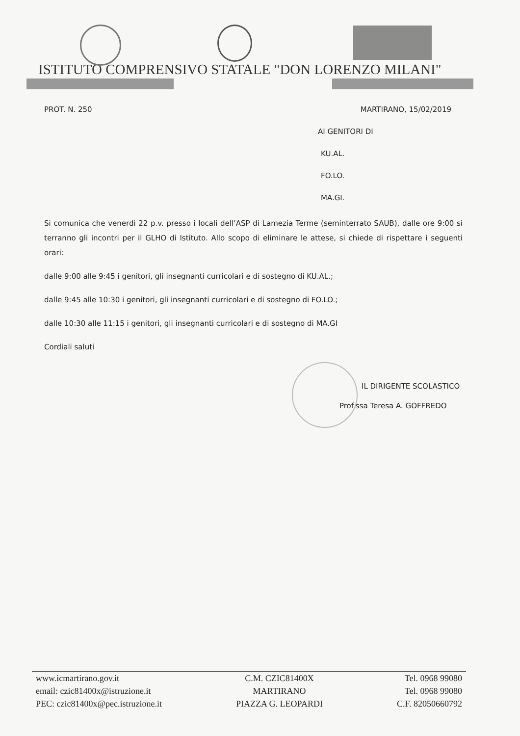ISTITUTO COMPRENSIVO STATALE "DON LORENZO MILANI"
PROT. N. 250 MARTIRANO, 15/02/2019
AI GENITORI DI
KU.AL.
FO.LO.
MA.GI.
Si comunica che venerdì 22 p.v. presso i locali dell’ASP di Lamezia Terme (seminterrato SAUB), dalle ore 9:00 si terranno gli incontri per il GLHO di Istituto. Allo scopo di eliminare le attese, si chiede di rispettare i seguenti orari:
dalle 9:00 alle 9:45 i genitori, gli insegnanti curricolari e di sostegno di KU.AL.;
dalle 9:45 alle 10:30 i genitori, gli insegnanti curricolari e di sostegno di FO.LO.;
dalle 10:30 alle 11:15 i genitori, gli insegnanti curricolari e di sostegno di MA.GI
Cordiali saluti
IL DIRIGENTE SCOLASTICO
Prof.ssa Teresa A. GOFFREDO
www.icmartirano.gov.it
email: czic81400x@istruzione.it
PEC: czic81400x@pec.istruzione.it
C.M. CZIC81400X
MARTIRANO
PIAZZA G. LEOPARDI
Tel. 0968 99080
Tel. 0968 99080
C.F. 82050660792